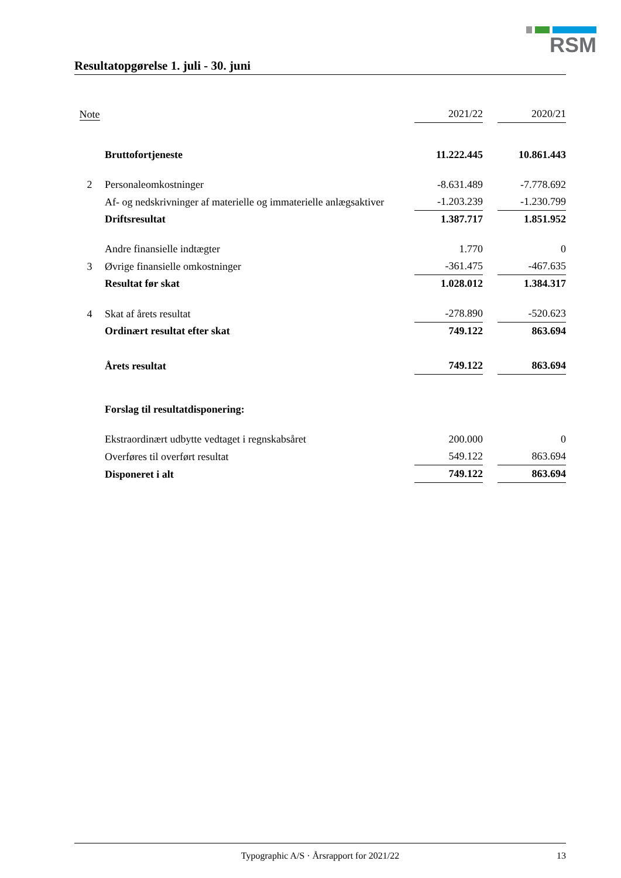RSM
Resultatopgørelse 1. juli - 30. juni
| Note | | 2021/22 | | 2020/21 |
| --- | --- | --- | --- | --- |
| | Bruttofortjeneste | 11.222.445 | | 10.861.443 |
| 2 | Personaleomkostninger | -8.631.489 | | -7.778.692 |
| | Af- og nedskrivninger af materielle og immaterielle anlægsaktiver | -1.203.239 | | -1.230.799 |
| | Driftsresultat | 1.387.717 | | 1.851.952 |
| | Andre finansielle indtægter | 1.770 | | 0 |
| 3 | Øvrige finansielle omkostninger | -361.475 | | -467.635 |
| | Resultat før skat | 1.028.012 | | 1.384.317 |
| 4 | Skat af årets resultat | -278.890 | | -520.623 |
| | Ordinært resultat efter skat | 749.122 | | 863.694 |
| | Årets resultat | 749.122 | | 863.694 |
| | Forslag til resultatdisponering: | | | |
| | Ekstraordinært udbytte vedtaget i regnskabsåret | 200.000 | | 0 |
| | Overføres til overført resultat | 549.122 | | 863.694 |
| | Disponeret i alt | 749.122 | | 863.694 |
Typographic A/S · Årsrapport for 2021/22 13